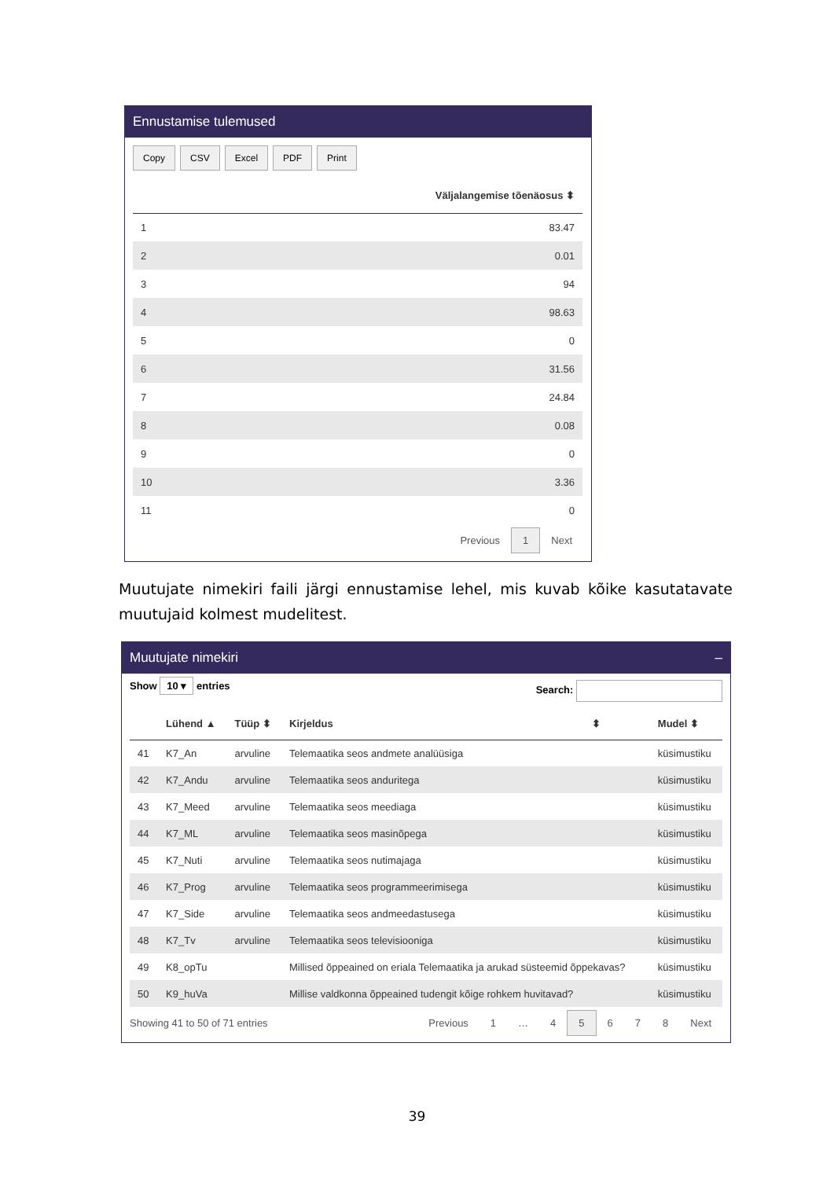Ennustamise tulemused
Copy CSV Excel PDF Print
| | Väljalangemise tõenäosus ⬍ |
| --- | --- |
| 1 | 83.47 |
| 2 | 0.01 |
| 3 | 94 |
| 4 | 98.63 |
| 5 | 0 |
| 6 | 31.56 |
| 7 | 24.84 |
| 8 | 0.08 |
| 9 | 0 |
| 10 | 3.36 |
| 11 | 0 |
Previous 1 Next
Muutujate nimekiri faili järgi ennustamise lehel, mis kuvab kõike kasutatavate muutujaid kolmest mudelitest.
Muutujate nimekiri –
Show 10 ▾ entries Search:
| | Lühend ▲ | Tüüp ⬍ | Kirjeldus | ⬍ | Mudel ⬍ |
| --- | --- | --- | --- | --- | --- |
| 41 | K7_An | arvuline | Telemaatika seos andmete analüüsiga | | küsimustiku |
| 42 | K7_Andu | arvuline | Telemaatika seos anduritega | | küsimustiku |
| 43 | K7_Meed | arvuline | Telemaatika seos meediaga | | küsimustiku |
| 44 | K7_ML | arvuline | Telemaatika seos masinõpega | | küsimustiku |
| 45 | K7_Nuti | arvuline | Telemaatika seos nutimajaga | | küsimustiku |
| 46 | K7_Prog | arvuline | Telemaatika seos programmeerimisega | | küsimustiku |
| 47 | K7_Side | arvuline | Telemaatika seos andmeedastusega | | küsimustiku |
| 48 | K7_Tv | arvuline | Telemaatika seos televisiooniga | | küsimustiku |
| 49 | K8_opTu | | Millised õppeained on eriala Telemaatika ja arukad süsteemid õppekavas? | | küsimustiku |
| 50 | K9_huVa | | Millise valdkonna õppeained tudengit kõige rohkem huvitavad? | | küsimustiku |
Showing 41 to 50 of 71 entries
Previous 1 … 4 5 6 7 8 Next
39